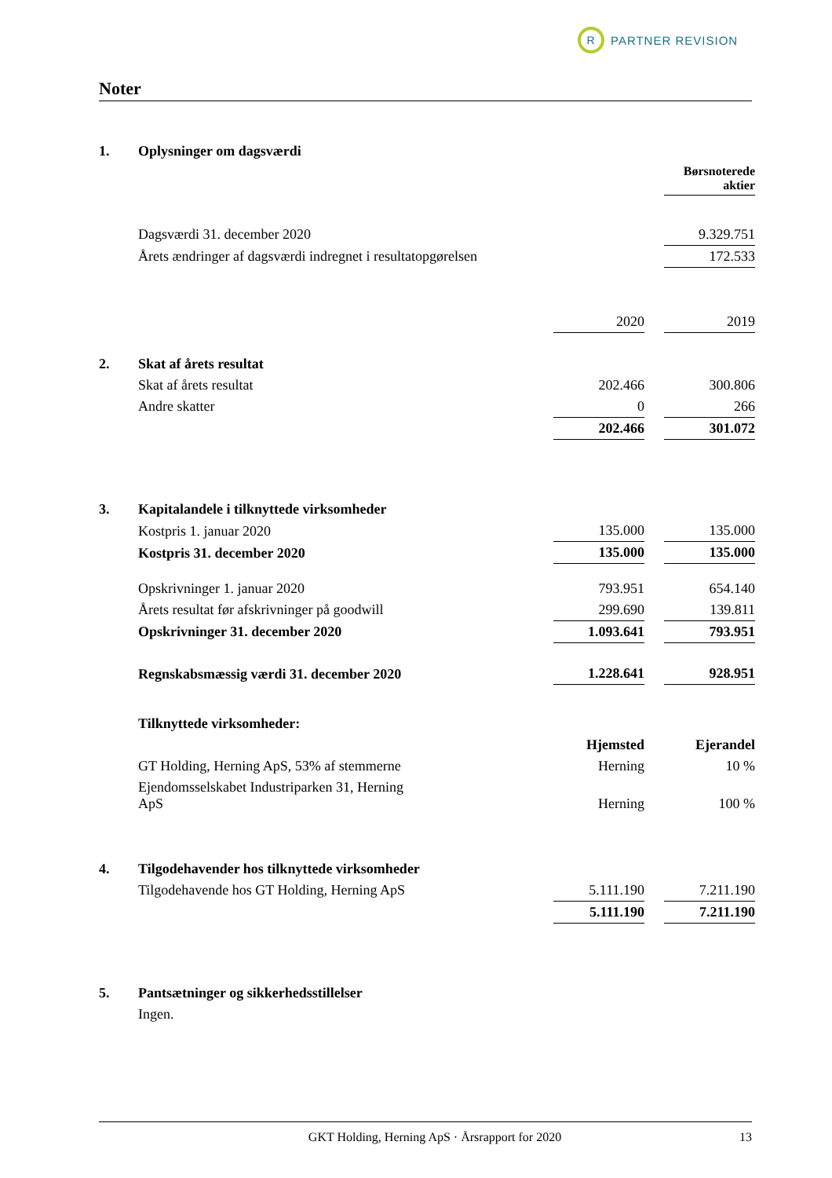R
PARTNER REVISION
Noter
| 1. | Oplysninger om dagsværdi | | | |
| | | | | Børsnoterede aktier |
| | Dagsværdi 31. december 2020 | | | 9.329.751 |
| | Årets ændringer af dagsværdi indregnet i resultatopgørelsen | | | 172.533 |
| | | 2020 | | 2019 |
| 2. | Skat af årets resultat | | | |
| | Skat af årets resultat | 202.466 | | 300.806 |
| | Andre skatter | 0 | | 266 |
| | | 202.466 | | 301.072 |
| 3. | Kapitalandele i tilknyttede virksomheder | | | |
| | Kostpris 1. januar 2020 | 135.000 | | 135.000 |
| | Kostpris 31. december 2020 | 135.000 | | 135.000 |
| | Opskrivninger 1. januar 2020 | 793.951 | | 654.140 |
| | Årets resultat før afskrivninger på goodwill | 299.690 | | 139.811 |
| | Opskrivninger 31. december 2020 | 1.093.641 | | 793.951 |
| | Regnskabsmæssig værdi 31. december 2020 | 1.228.641 | | 928.951 |
| | Tilknyttede virksomheder: | | | |
| | | Hjemsted | | Ejerandel |
| | GT Holding, Herning ApS, 53% af stemmerne | Herning | | 10 % |
| | Ejendomsselskabet Industriparken 31, Herning ApS | Herning | | 100 % |
| 4. | Tilgodehavender hos tilknyttede virksomheder | | | |
| | Tilgodehavende hos GT Holding, Herning ApS | 5.111.190 | | 7.211.190 |
| | | 5.111.190 | | 7.211.190 |
| 5. | Pantsætninger og sikkerhedsstillelser | | | |
| | Ingen. | | | |
GKT Holding, Herning ApS · Årsrapport for 2020 13